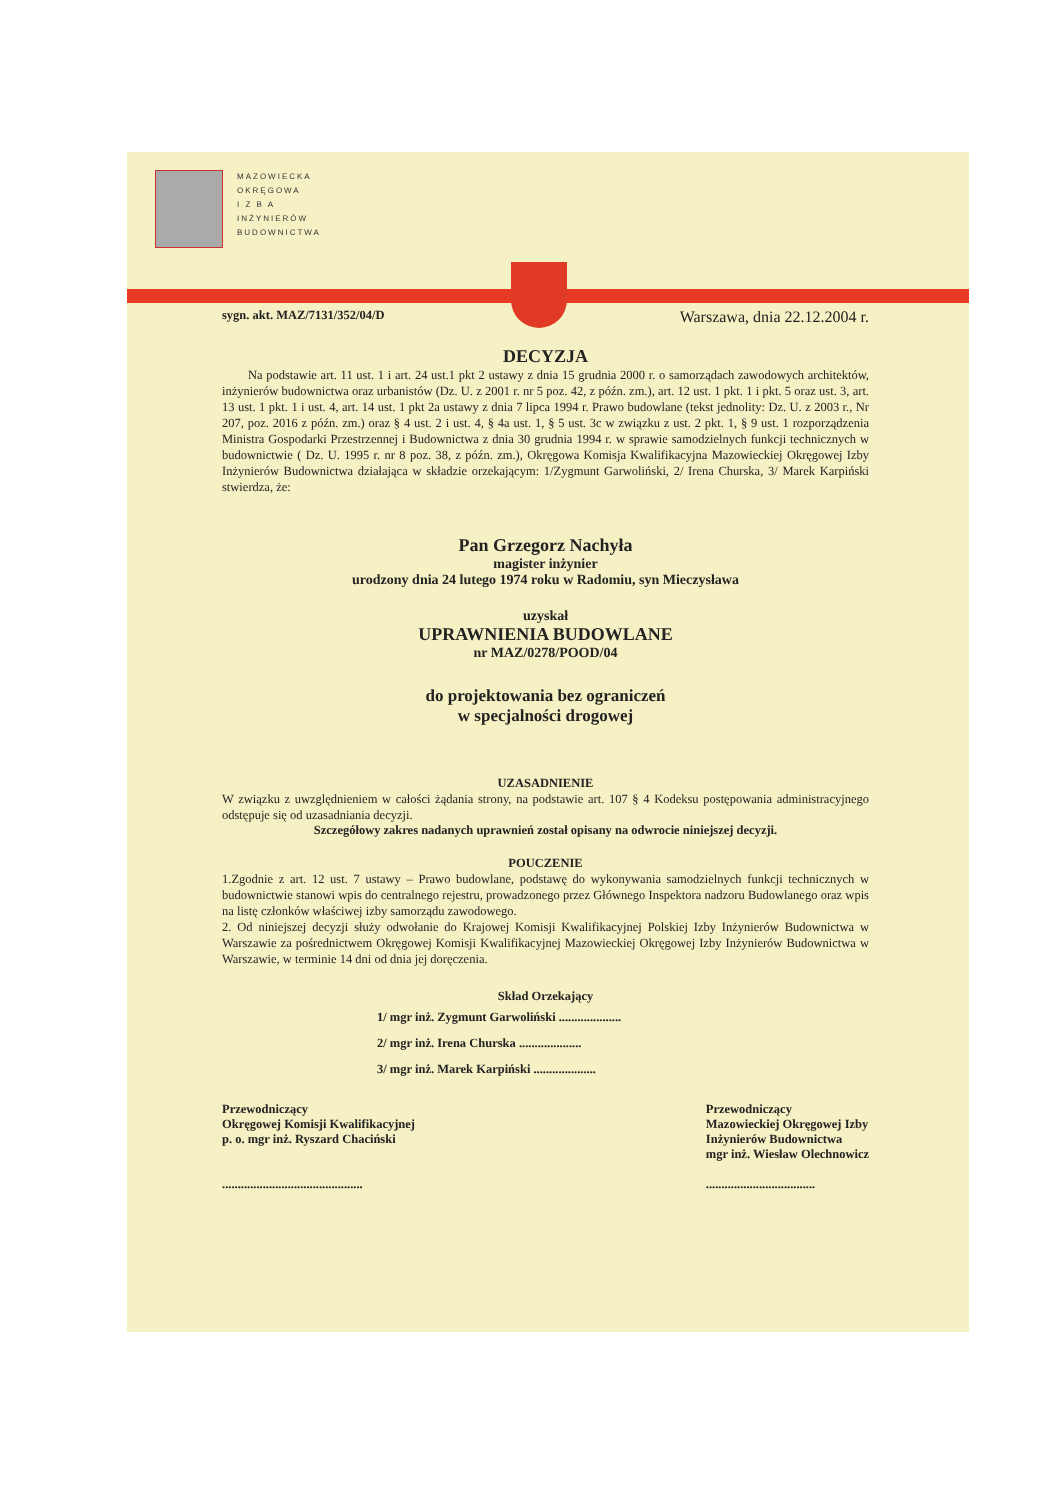MAZOWIECKA
OKRĘGOWA
I Z B A
INŻYNIERÓW
BUDOWNICTWA
sygn. akt. MAZ/7131/352/04/D Warszawa, dnia 22.12.2004 r.
DECYZJA
Na podstawie art. 11 ust. 1 i art. 24 ust.1 pkt 2 ustawy z dnia 15 grudnia 2000 r. o samorządach zawodowych architektów, inżynierów budownictwa oraz urbanistów (Dz. U. z 2001 r. nr 5 poz. 42, z późn. zm.), art. 12 ust. 1 pkt. 1 i pkt. 5 oraz ust. 3, art. 13 ust. 1 pkt. 1 i ust. 4, art. 14 ust. 1 pkt 2a ustawy z dnia 7 lipca 1994 r. Prawo budowlane (tekst jednolity: Dz. U. z 2003 r., Nr 207, poz. 2016 z późn. zm.) oraz § 4 ust. 2 i ust. 4, § 4a ust. 1, § 5 ust. 3c w związku z ust. 2 pkt. 1, § 9 ust. 1 rozporządzenia Ministra Gospodarki Przestrzennej i Budownictwa z dnia 30 grudnia 1994 r. w sprawie samodzielnych funkcji technicznych w budownictwie ( Dz. U. 1995 r. nr 8 poz. 38, z późn. zm.), Okręgowa Komisja Kwalifikacyjna Mazowieckiej Okręgowej Izby Inżynierów Budownictwa działająca w składzie orzekającym: 1/Zygmunt Garwoliński, 2/ Irena Churska, 3/ Marek Karpiński stwierdza, że:
Pan Grzegorz Nachyła
magister inżynier
urodzony dnia 24 lutego 1974 roku w Radomiu, syn Mieczysława
uzyskał
UPRAWNIENIA BUDOWLANE
nr MAZ/0278/POOD/04
do projektowania bez ograniczeń
w specjalności drogowej
UZASADNIENIE
W związku z uwzględnieniem w całości żądania strony, na podstawie art. 107 § 4 Kodeksu postępowania administracyjnego odstępuje się od uzasadniania decyzji.
Szczegółowy zakres nadanych uprawnień został opisany na odwrocie niniejszej decyzji.
POUCZENIE
1.Zgodnie z art. 12 ust. 7 ustawy – Prawo budowlane, podstawę do wykonywania samodzielnych funkcji technicznych w budownictwie stanowi wpis do centralnego rejestru, prowadzonego przez Głównego Inspektora nadzoru Budowlanego oraz wpis na listę członków właściwej izby samorządu zawodowego.
2. Od niniejszej decyzji służy odwołanie do Krajowej Komisji Kwalifikacyjnej Polskiej Izby Inżynierów Budownictwa w Warszawie za pośrednictwem Okręgowej Komisji Kwalifikacyjnej Mazowieckiej Okręgowej Izby Inżynierów Budownictwa w Warszawie, w terminie 14 dni od dnia jej doręczenia.
Skład Orzekający
1/ mgr inż. Zygmunt Garwoliński ....................
2/ mgr inż. Irena Churska ....................
3/ mgr inż. Marek Karpiński ....................
Przewodniczący
Okręgowej Komisji Kwalifikacyjnej
p. o. mgr inż. Ryszard Chaciński
.............................................
Przewodniczący
Mazowieckiej Okręgowej Izby
Inżynierów Budownictwa
mgr inż. Wiesław Olechnowicz
...................................